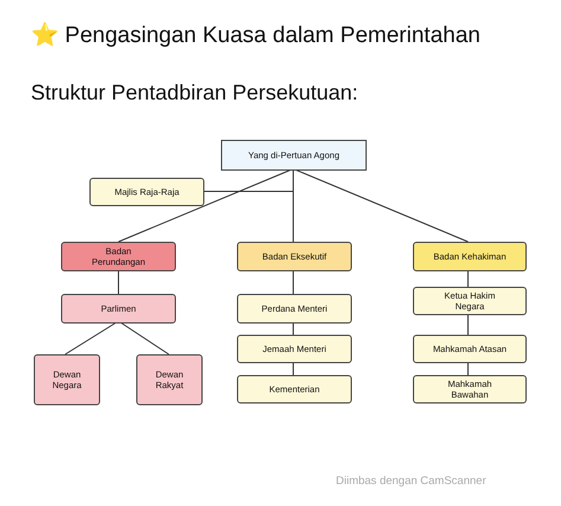⭐ Pengasingan Kuasa dalam Pemerintahan
Struktur Pentadbiran Persekutuan:
Yang di-Pertuan Agong
Majlis Raja-Raja
Badan
Perundangan
Badan Eksekutif Badan Kehakiman
Parlimen Perdana Menteri
Ketua Hakim
Negara
Jemaah Menteri Mahkamah Atasan
Dewan
Negara
Dewan
Rakyat
Kementerian
Mahkamah
Bawahan
Diimbas dengan CamScanner